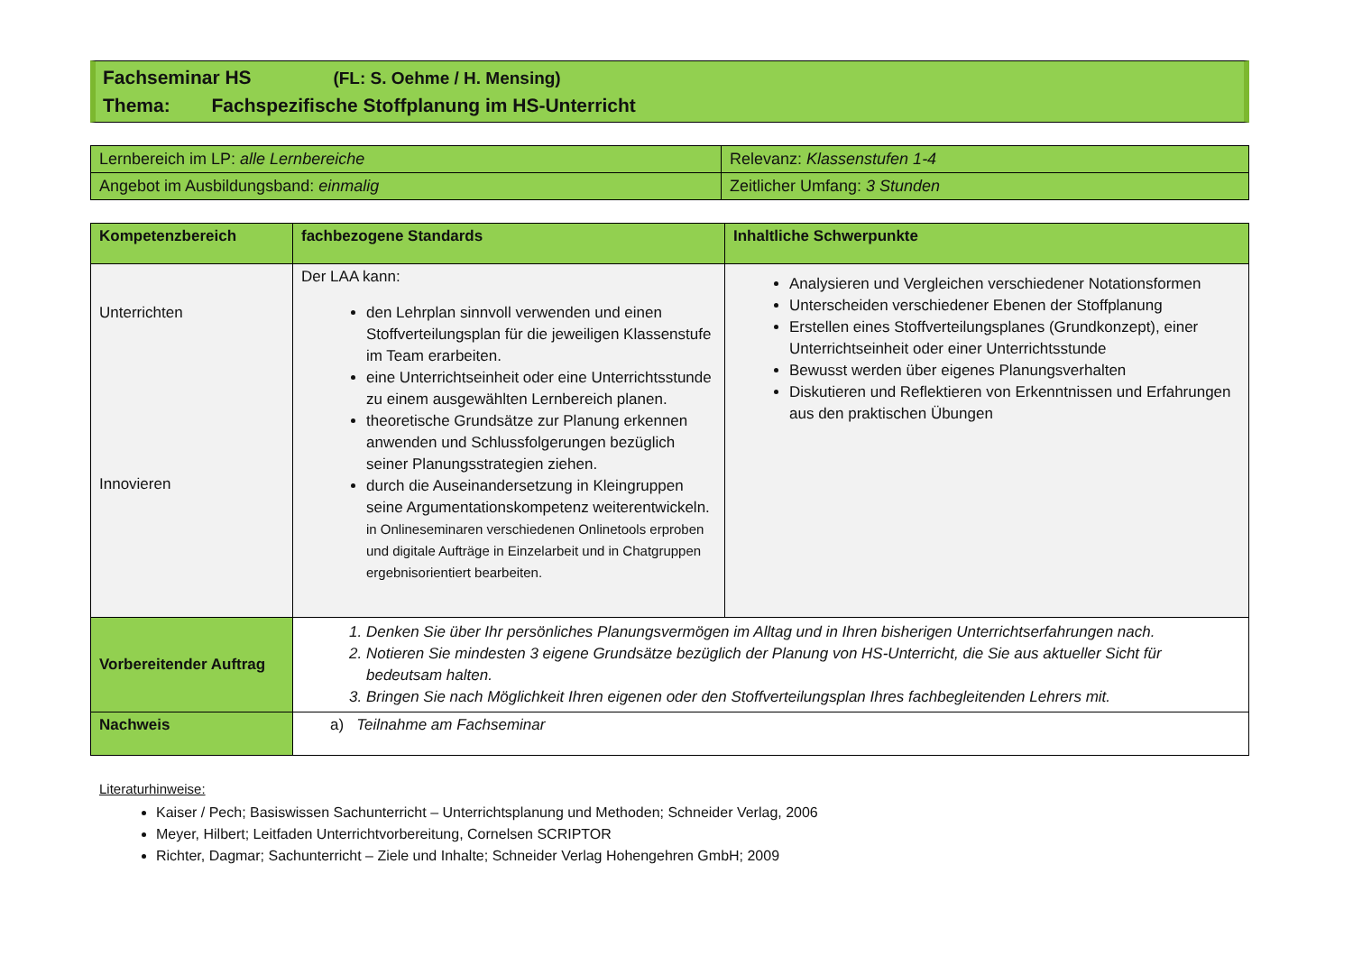Fachseminar HS (FL: S. Oehme / H. Mensing)
Thema: Fachspezifische Stoffplanung im HS-Unterricht
| Lernbereich im LP: alle Lernbereiche | Relevanz: Klassenstufen 1-4 |
| Angebot im Ausbildungsband: einmalig | Zeitlicher Umfang: 3 Stunden |
| Kompetenzbereich | fachbezogene Standards | Inhaltliche Schwerpunkte |
| --- | --- | --- |
| Unterrichten Innovieren | Der LAA kann: den Lehrplan sinnvoll verwenden und einen Stoffverteilungsplan für die jeweiligen Klassenstufe im Team erarbeiten. eine Unterrichtseinheit oder eine Unterrichtsstunde zu einem ausgewählten Lernbereich planen. theoretische Grundsätze zur Planung erkennen anwenden und Schlussfolgerungen bezüglich seiner Planungsstrategien ziehen. durch die Auseinandersetzung in Kleingruppen seine Argumentationskompetenz weiterentwickeln. in Onlineseminaren verschiedenen Onlinetools erproben und digitale Aufträge in Einzelarbeit und in Chatgruppen ergebnisorientiert bearbeiten. | Analysieren und Vergleichen verschiedener Notationsformen Unterscheiden verschiedener Ebenen der Stoffplanung Erstellen eines Stoffverteilungsplanes (Grundkonzept), einer Unterrichtseinheit oder einer Unterrichtsstunde Bewusst werden über eigenes Planungsverhalten Diskutieren und Reflektieren von Erkenntnissen und Erfahrungen aus den praktischen Übungen |
| Vorbereitender Auftrag | 1. Denken Sie über Ihr persönliches Planungsvermögen im Alltag und in Ihren bisherigen Unterrichtserfahrungen nach. 2. Notieren Sie mindesten 3 eigene Grundsätze bezüglich der Planung von HS-Unterricht, die Sie aus aktueller Sicht für bedeutsam halten. 3. Bringen Sie nach Möglichkeit Ihren eigenen oder den Stoffverteilungsplan Ihres fachbegleitenden Lehrers mit. | |
| Nachweis | a) Teilnahme am Fachseminar | |
Literaturhinweise:
Kaiser / Pech; Basiswissen Sachunterricht – Unterrichtsplanung und Methoden; Schneider Verlag, 2006
Meyer, Hilbert; Leitfaden Unterrichtvorbereitung, Cornelsen SCRIPTOR
Richter, Dagmar; Sachunterricht – Ziele und Inhalte; Schneider Verlag Hohengehren GmbH; 2009